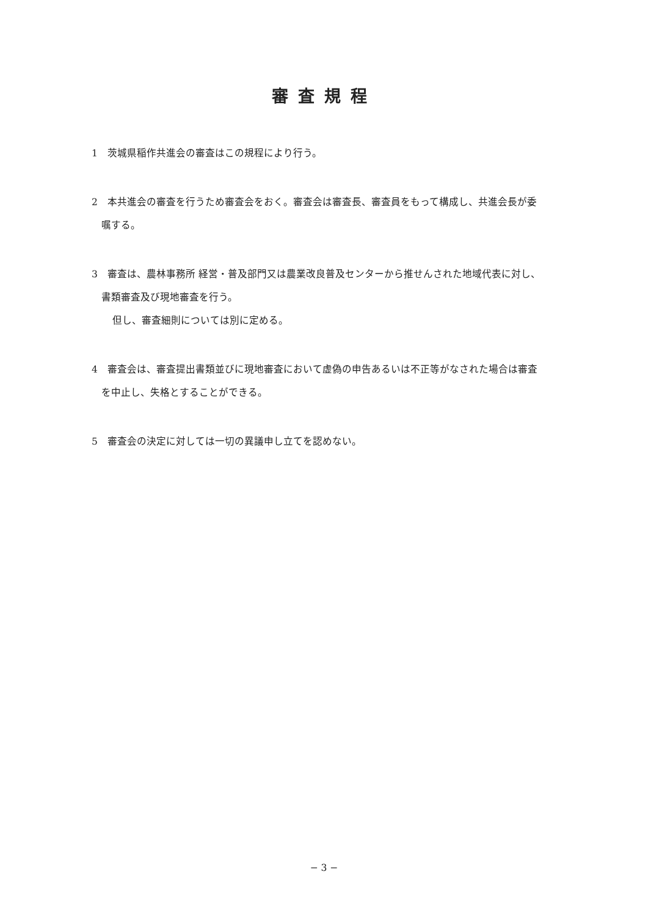審査規程
1　茨城県稲作共進会の審査はこの規程により行う。
2　本共進会の審査を行うため審査会をおく。審査会は審査長、審査員をもって構成し、共進会長が委
嘱する。
3　審査は、農林事務所 経営・普及部門又は農業改良普及センターから推せんされた地域代表に対し、
書類審査及び現地審査を行う。
但し、審査細則については別に定める。
4　審査会は、審査提出書類並びに現地審査において虚偽の申告あるいは不正等がなされた場合は審査
を中止し、失格とすることができる。
5　審査会の決定に対しては一切の異議申し立てを認めない。
− 3 −